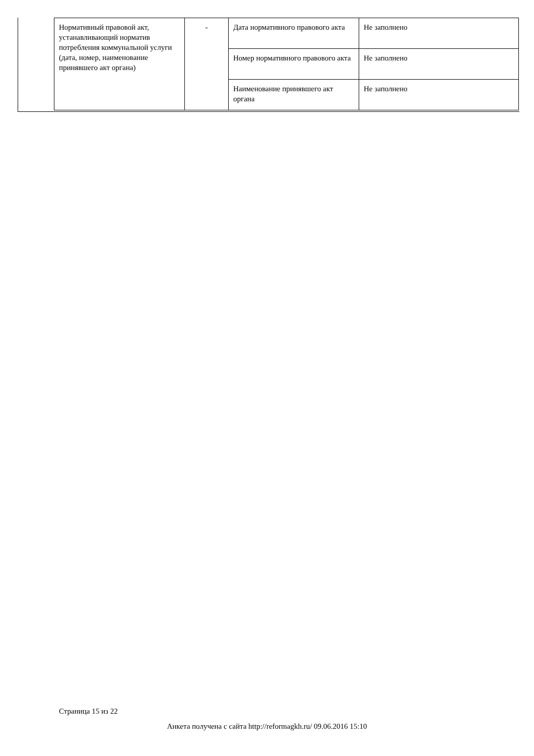| Нормативный правовой акт, устанавливающий норматив потребления коммунальной услуги (дата, номер, наименование принявшего акт органа) | - | Дата нормативного правового акта | Не заполнено |
| | | Номер нормативного правового акта | Не заполнено |
| | | Наименование принявшего акт органа | Не заполнено |
Страница 15 из 22
Анкета получена с сайта http://reformagkh.ru/ 09.06.2016 15:10